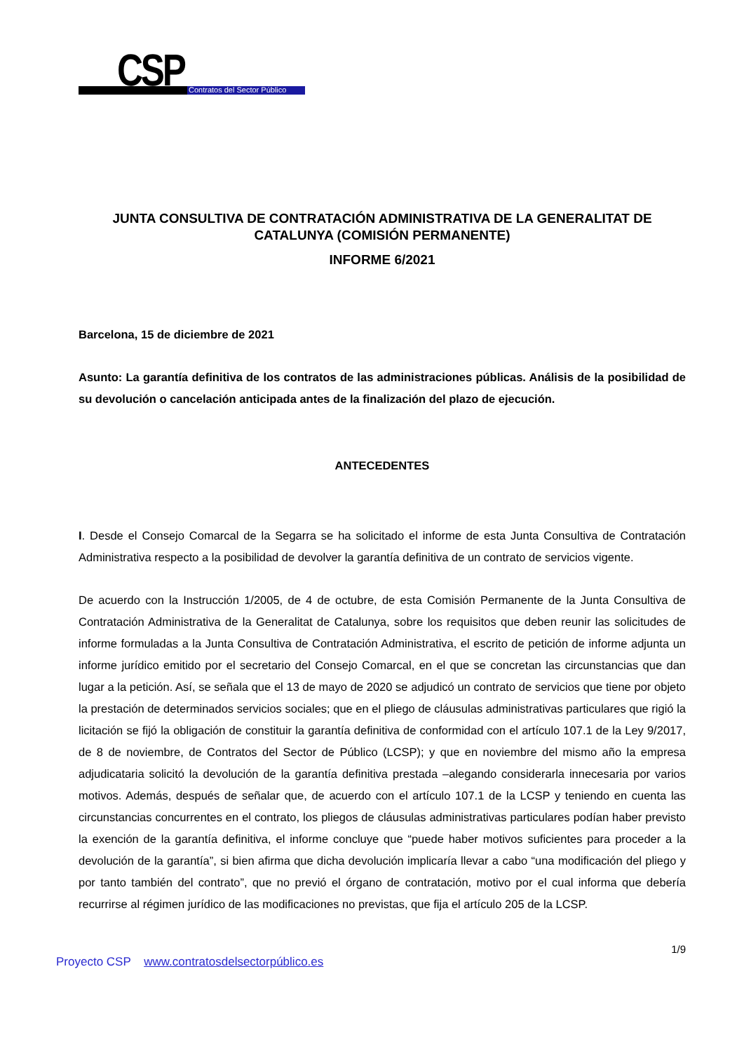CSP Contratos del Sector Público
JUNTA CONSULTIVA DE CONTRATACIÓN ADMINISTRATIVA DE LA GENERALITAT DE CATALUNYA (COMISIÓN PERMANENTE)
INFORME 6/2021
Barcelona, 15 de diciembre de 2021
Asunto: La garantía definitiva de los contratos de las administraciones públicas. Análisis de la posibilidad de su devolución o cancelación anticipada antes de la finalización del plazo de ejecución.
ANTECEDENTES
I. Desde el Consejo Comarcal de la Segarra se ha solicitado el informe de esta Junta Consultiva de Contratación Administrativa respecto a la posibilidad de devolver la garantía definitiva de un contrato de servicios vigente.
De acuerdo con la Instrucción 1/2005, de 4 de octubre, de esta Comisión Permanente de la Junta Consultiva de Contratación Administrativa de la Generalitat de Catalunya, sobre los requisitos que deben reunir las solicitudes de informe formuladas a la Junta Consultiva de Contratación Administrativa, el escrito de petición de informe adjunta un informe jurídico emitido por el secretario del Consejo Comarcal, en el que se concretan las circunstancias que dan lugar a la petición. Así, se señala que el 13 de mayo de 2020 se adjudicó un contrato de servicios que tiene por objeto la prestación de determinados servicios sociales; que en el pliego de cláusulas administrativas particulares que rigió la licitación se fijó la obligación de constituir la garantía definitiva de conformidad con el artículo 107.1 de la Ley 9/2017, de 8 de noviembre, de Contratos del Sector de Público (LCSP); y que en noviembre del mismo año la empresa adjudicataria solicitó la devolución de la garantía definitiva prestada –alegando considerarla innecesaria por varios motivos. Además, después de señalar que, de acuerdo con el artículo 107.1 de la LCSP y teniendo en cuenta las circunstancias concurrentes en el contrato, los pliegos de cláusulas administrativas particulares podían haber previsto la exención de la garantía definitiva, el informe concluye que “puede haber motivos suficientes para proceder a la devolución de la garantía”, si bien afirma que dicha devolución implicaría llevar a cabo “una modificación del pliego y por tanto también del contrato”, que no previó el órgano de contratación, motivo por el cual informa que debería recurrirse al régimen jurídico de las modificaciones no previstas, que fija el artículo 205 de la LCSP.
1/9
Proyecto CSP www.contratosdelsectorpúblico.es